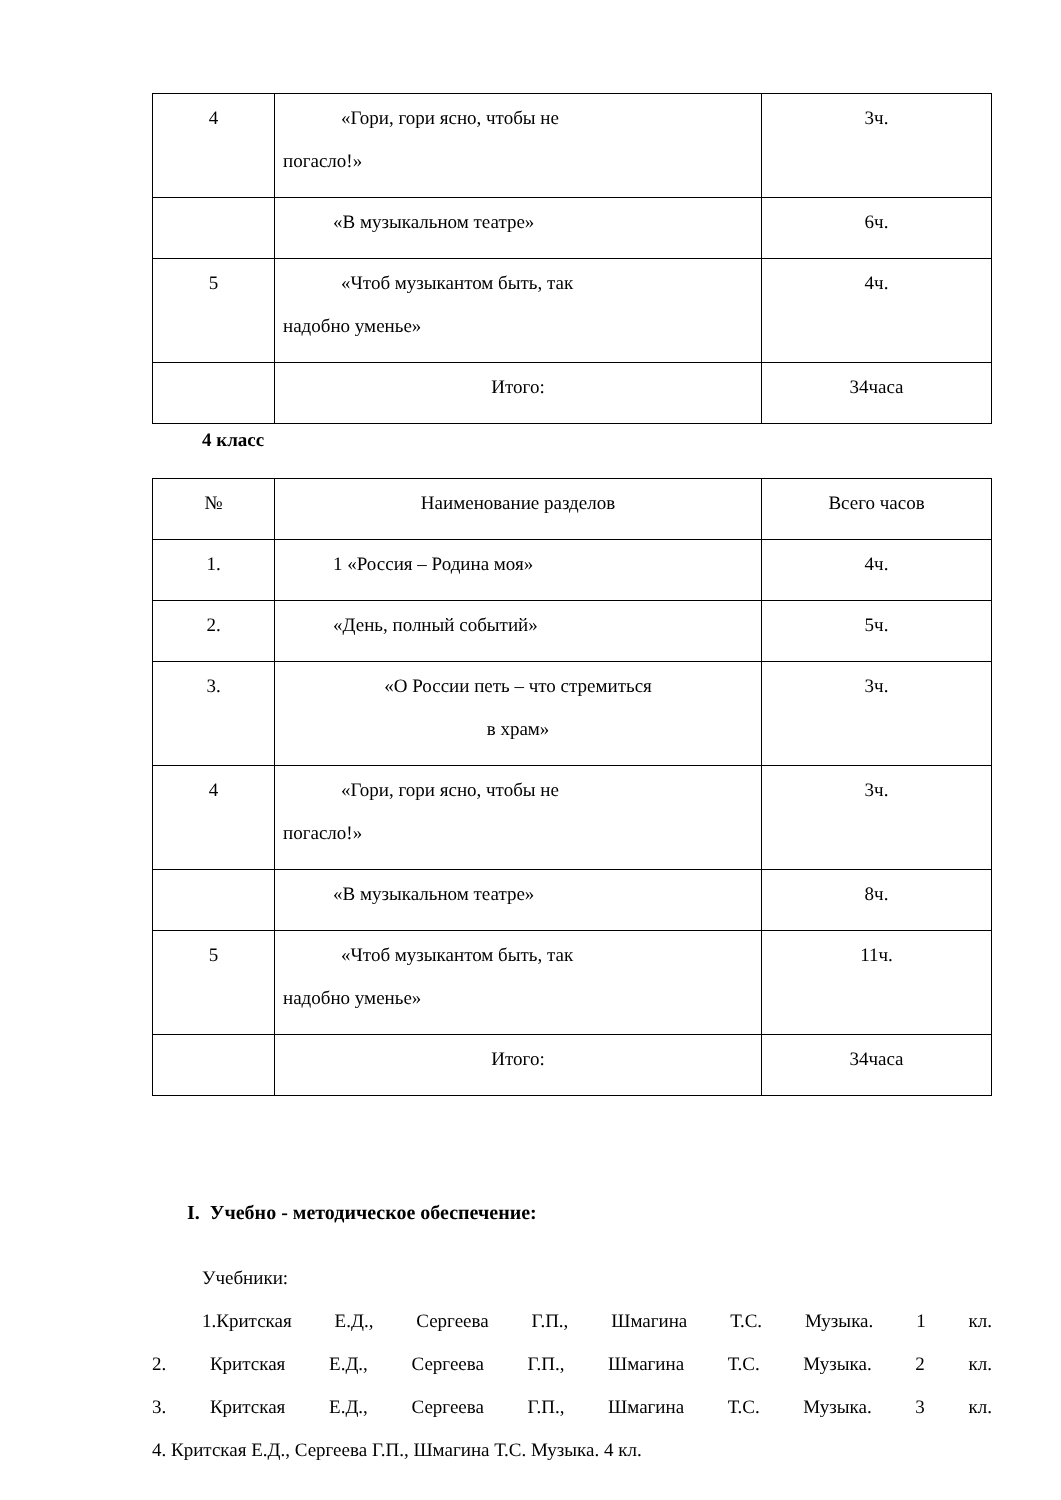| 4 | «Гори, гори ясно, чтобы не погасло!» | 3ч. |
| | «В музыкальном театре» | 6ч. |
| 5 | «Чтоб музыкантом быть, так надобно уменье» | 4ч. |
| | Итого: | 34часа |
4 класс
| № | Наименование разделов | Всего часов |
| 1. | 1 «Россия – Родина моя» | 4ч. |
| 2. | «День, полный событий» | 5ч. |
| 3. | «О России петь – что стремиться в храм» | 3ч. |
| 4 | «Гори, гори ясно, чтобы не погасло!» | 3ч. |
| | «В музыкальном театре» | 8ч. |
| 5 | «Чтоб музыкантом быть, так надобно уменье» | 11ч. |
| | Итого: | 34часа |
I. Учебно - методическое обеспечение:
Учебники:
1.Критская Е.Д., Сергеева Г.П., Шмагина Т.С. Музыка. 1 кл.
2. Критская Е.Д., Сергеева Г.П., Шмагина Т.С. Музыка. 2 кл.
3. Критская Е.Д., Сергеева Г.П., Шмагина Т.С. Музыка. 3 кл.
4. Критская Е.Д., Сергеева Г.П., Шмагина Т.С. Музыка. 4 кл.